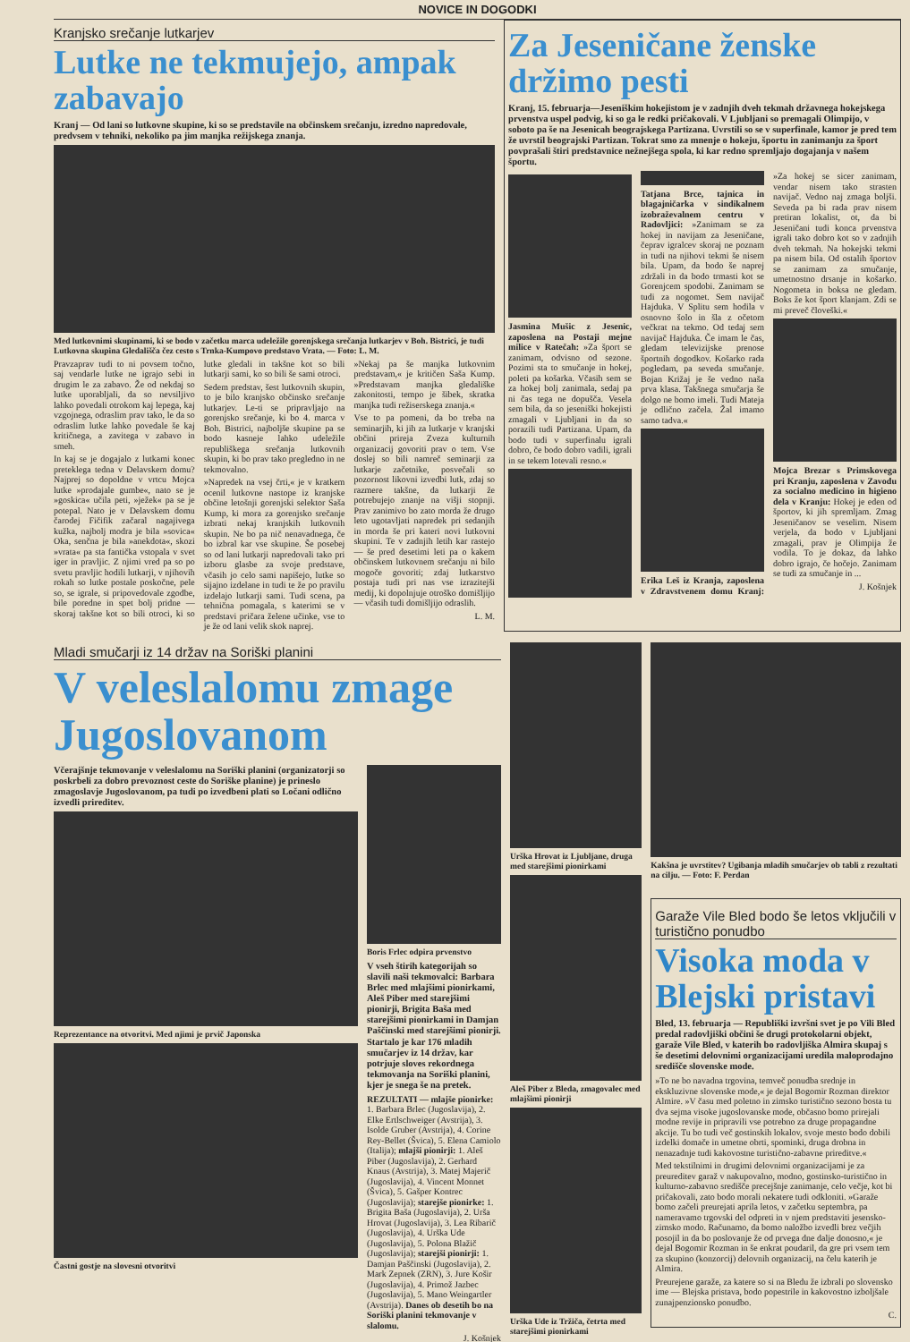NOVICE IN DOGODKI
Kranjsko srečanje lutkarjev
Lutke ne tekmujejo, ampak zabavajo
Kranj — Od lani so lutkovne skupine, ki so se predstavile na občinskem srečanju, izredno napredovale, predvsem v tehniki, nekoliko pa jim manjka režijskega znanja.
Med lutkovnimi skupinami, ki se bodo v začetku marca udeležile gorenjskega srečanja lutkarjev v Boh. Bistrici, je tudi Lutkovna skupina Gledališča čez cesto s Trnka-Kumpovo predstavo Vrata. — Foto: L. M.
Pravzaprav tudi to ni povsem točno, saj vendarle lutke ne igrajo sebi in drugim le za zabavo. Že od nekdaj so lutke uporabljali, da so nevsiljivo lahko povedali otrokom kaj lepega, kaj vzgojnega, odraslim prav tako, le da so odraslim lutke lahko povedale še kaj kritičnega, a zavitega v zabavo in smeh.
In kaj se je dogajalo z lutkami konec preteklega tedna v Delavskem domu? Najprej so dopoldne v vrtcu Mojca lutke »prodajale gumbe«, nato se je »goskica« učila peti, »ježek« pa se je potepal. Nato je v Delavskem domu čarodej Fičifik začaral nagajivega kužka, najbolj modra je bila »sovica« Oka, senčna je bila »anekdota«, skozi »vrata« pa sta fantička vstopala v svet iger in pravljic. Z njimi vred pa so po svetu pravljic hodili lutkarji, v njihovih rokah so lutke postale poskočne, pele so, se igrale, si pripovedovale zgodbe, bile poredne in spet bolj pridne — skoraj takšne kot so bili otroci, ki so lutke gledali in takšne kot so bili lutkarji sami, ko so bili še sami otroci.
Sedem predstav, šest lutkovnih skupin, to je bilo kranjsko občinsko srečanje lutkarjev. Le-ti se pripravljajo na gorenjsko srečanje, ki bo 4. marca v Boh. Bistrici, najboljše skupine pa se bodo kasneje lahko udeležile republiškega srečanja lutkovnih skupin, ki bo prav tako pregledno in ne tekmovalno.
»Napredek na vsej črti,« je v kratkem ocenil lutkovne nastope iz kranjske občine letošnji gorenjski selektor Saša Kump, ki mora za gorenjsko srečanje izbrati nekaj kranjskih lutkovnih skupin. Ne bo pa nič nenavadnega, če bo izbral kar vse skupine. Še posebej so od lani lutkarji napredovali tako pri izboru glasbe za svoje predstave, včasih jo celo sami napišejo, lutke so sijajno izdelane in tudi te že po pravilu izdelajo lutkarji sami. Tudi scena, pa tehnična pomagala, s katerimi se v predstavi pričara želene učinke, vse to je že od lani velik skok naprej.
»Nekaj pa še manjka lutkovnim predstavam,« je kritičen Saša Kump. »Predstavam manjka gledališke zakonitosti, tempo je šibek, skratka manjka tudi režiserskega znanja.«
Vse to pa pomeni, da bo treba na seminarjih, ki jih za lutkarje v kranjski občini prireja Zveza kulturnih organizacij govoriti prav o tem. Vse doslej so bili namreč seminarji za lutkarje začetnike, posvečali so pozornost likovni izvedbi lutk, zdaj so razmere takšne, da lutkarji že potrebujejo znanje na višji stopnji. Prav zanimivo bo zato morda že drugo leto ugotavljati napredek pri sedanjih in morda še pri kateri novi lutkovni skupini. Te v zadnjih letih kar rastejo — še pred desetimi leti pa o kakem občinskem lutkovnem srečanju ni bilo mogoče govoriti; zdaj lutkarstvo postaja tudi pri nas vse izrazitejši medij, ki dopolnjuje otroško domišljijo — včasih tudi domišljijo odraslih.
L. M.
Za Jeseničane ženske držimo pesti
Kranj, 15. februarja—Jeseniškim hokejistom je v zadnjih dveh tekmah državnega hokejskega prvenstva uspel podvig, ki so ga le redki pričakovali. V Ljubljani so premagali Olimpijo, v soboto pa še na Jesenicah beograjskega Partizana. Uvrstili so se v superfinale, kamor je pred tem že uvrstil beograjski Partizan. Tokrat smo za mnenje o hokeju, športu in zanimanju za šport povprašali štiri predstavnice nežnejšega spola, ki kar redno spremljajo dogajanja v našem športu.
Jasmina Mušic z Jesenic, zaposlena na Postaji mejne milice v Ratečah: »Za šport se zanimam, odvisno od sezone. Pozimi sta to smučanje in hokej, poleti pa košarka. Včasih sem se za hokej bolj zanimala, sedaj pa ni čas tega ne dopušča. Vesela sem bila, da so jeseniški hokejisti zmagali v Ljubljani in da so porazili tudi Partizana. Upam, da bodo tudi v superfinalu igrali dobro, če bodo dobro vadili, igrali in se tekem lotevali resno.«
Tatjana Brce, tajnica in blagajničarka v sindikalnem izobraževalnem centru v Radovljici: »Zanimam se za hokej in navijam za Jeseničane, čeprav igralcev skoraj ne poznam in tudi na njihovi tekmi še nisem bila. Upam, da bodo še naprej zdržali in da bodo trmasti kot se Gorenjcem spodobi. Zanimam se tudi za nogomet. Sem navijač Hajduka. V Splitu sem hodila v osnovno šolo in šla z očetom večkrat na tekmo. Od tedaj sem navijač Hajduka. Če imam le čas, gledam televizijske prenose športnih dogodkov. Košarko rada pogledam, pa seveda smučanje. Bojan Križaj je še vedno naša prva klasa. Takšnega smučarja še dolgo ne bomo imeli. Tudi Mateja je odlično začela. Žal imamo samo tadva.«
Erika Leš iz Kranja, zaposlena v Zdravstvenem domu Kranj: »Za hokej se sicer zanimam, vendar nisem tako strasten navijač. Vedno naj zmaga boljši. Seveda pa bi rada prav nisem pretiran lokalist, ot, da bi Jeseničani tudi konca prvenstva igrali tako dobro kot so v zadnjih dveh tekmah. Na hokejski tekmi pa nisem bila. Od ostalih športov se zanimam za smučanje, umetnostno drsanje in košarko. Nogometa in boksa ne gledam. Boks že kot šport klanjam. Zdi se mi preveč človeški.«
Mojca Brezar s Primskovega pri Kranju, zaposlena v Zavodu za socialno medicino in higieno dela v Kranju: Hokej je eden od športov, ki jih spremljam. Zmag Jeseničanov se veselim. Nisem verjela, da bodo v Ljubljani zmagali, prav je Olimpija že vodila. To je dokaz, da lahko dobro igrajo, če hočejo. Zanimam se tudi za smučanje in ...
J. Košnjek
Mladi smučarji iz 14 držav na Soriški planini
V veleslalomu zmage Jugoslovanom
Včerajšnje tekmovanje v veleslalomu na Soriški planini (organizatorji so poskrbeli za dobro prevoznost ceste do Soriške planine) je prineslo zmagoslavje Jugoslovanom, pa tudi po izvedbeni plati so Ločani odlično izvedli prireditev.
Reprezentance na otvoritvi. Med njimi je prvič Japonska
Častni gostje na slovesni otvoritvi
Boris Frlec odpira prvenstvo
V vseh štirih kategorijah so slavili naši tekmovalci: Barbara Brlec med mlajšimi pionirkami, Aleš Piber med starejšimi pionirji, Brigita Baša med starejšimi pionirkami in Damjan Paščinski med starejšimi pionirji. Startalo je kar 176 mladih smučarjev iz 14 držav, kar potrjuje sloves rekordnega tekmovanja na Soriški planini, kjer je snega še na pretek.
REZULTATI — mlajše pionirke: 1. Barbara Brlec (Jugoslavija), 2. Elke Ertlschweiger (Avstrija), 3. Isolde Gruber (Avstrija), 4. Corine Rey-Bellet (Švica), 5. Elena Camiolo (Italija); mlajši pionirji: 1. Aleš Piber (Jugoslavija), 2. Gerhard Knaus (Avstrija), 3. Matej Majerič (Jugoslavija), 4. Vincent Monnet (Švica), 5. Gašper Kontrec (Jugoslavija); starejše pionirke: 1. Brigita Baša (Jugoslavija), 2. Urša Hrovat (Jugoslavija), 3. Lea Ribarič (Jugoslavija), 4. Urška Ude (Jugoslavija), 5. Polona Blažič (Jugoslavija); starejši pionirji: 1. Damjan Paščinski (Jugoslavija), 2. Mark Zepnek (ZRN), 3. Jure Košir (Jugoslavija), 4. Primož Jazbec (Jugoslavija), 5. Mano Weingartler (Avstrija). Danes ob desetih bo na Soriški planini tekmovanje v slalomu.
J. Košnjek
Urška Hrovat iz Ljubljane, druga med starejšimi pionirkami
Aleš Piber z Bleda, zmagovalec med mlajšimi pionirji
Urška Ude iz Tržiča, četrta med starejšimi pionirkami
Kakšna je uvrstitev? Ugibanja mladih smučarjev ob tabli z rezultati na cilju. — Foto: F. Perdan
Garaže Vile Bled bodo še letos vključili v turistično ponudbo
Visoka moda v Blejski pristavi
Bled, 13. februarja — Republiški izvršni svet je po Vili Bled predal radovljiški občini še drugi protokolarni objekt, garaže Vile Bled, v katerih bo radovljiška Almira skupaj s še desetimi delovnimi organizacijami uredila maloprodajno središče slovenske mode.
»To ne bo navadna trgovina, temveč ponudba srednje in ekskluzivne slovenske mode,« je dejal Bogomir Rozman direktor Almire. »V času med poletno in zimsko turistično sezono bosta tu dva sejma visoke jugoslovanske mode, občasno bomo prirejali modne revije in pripravili vse potrebno za druge propagandne akcije. Tu bo tudi več gostinskih lokalov, svoje mesto bodo dobili izdelki domače in umetne obrti, spominki, druga drobna in nenazadnje tudi kakovostne turistično-zabavne prireditve.«
Med tekstilnimi in drugimi delovnimi organizacijami je za preureditev garaž v nakupovalno, modno, gostinsko-turistično in kulturno-zabavno središče precejšnje zanimanje, celo večje, kot bi pričakovali, zato bodo morali nekatere tudi odkloniti. »Garaže bomo začeli preurejati aprila letos, v začetku septembra, pa nameravamo trgovski del odpreti in v njem predstaviti jesensko-zimsko modo. Računamo, da bomo naložbo izvedli brez večjih posojil in da bo poslovanje že od prvega dne dalje donosno,« je dejal Bogomir Rozman in še enkrat poudaril, da gre pri vsem tem za skupino (konzorcij) delovnih organizacij, na čelu katerih je Almira.
Preurejene garaže, za katere so si na Bledu že izbrali po slovensko ime — Blejska pristava, bodo popestrile in kakovostno izboljšale zunajpenzionsko ponudbo.
C.